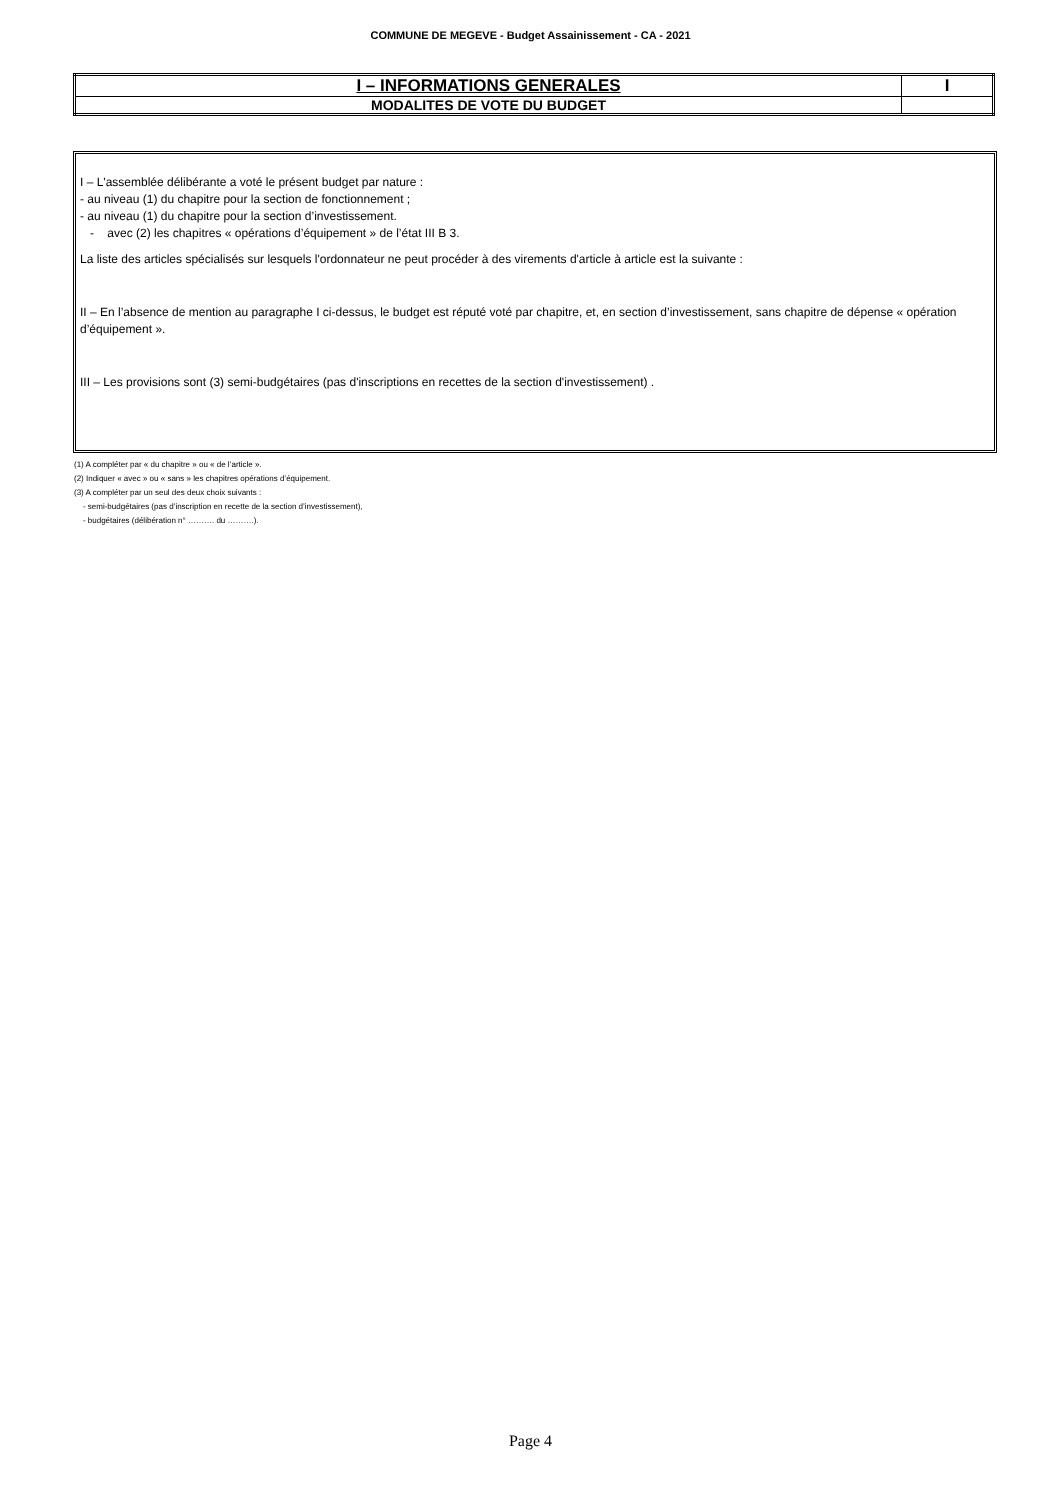COMMUNE DE MEGEVE - Budget Assainissement - CA - 2021
| I – INFORMATIONS GENERALES | I |
| MODALITES DE VOTE DU BUDGET | |
I – L'assemblée délibérante a voté le présent budget par nature :
- au niveau (1) du chapitre pour la section de fonctionnement ;
- au niveau (1) du chapitre pour la section d’investissement.
- avec (2) les chapitres « opérations d’équipement » de l’état III B 3.
La liste des articles spécialisés sur lesquels l'ordonnateur ne peut procéder à des virements d'article à article est la suivante :
II – En l’absence de mention au paragraphe I ci-dessus, le budget est réputé voté par chapitre, et, en section d’investissement, sans chapitre de dépense « opération d’équipement ».
III – Les provisions sont (3) semi-budgétaires (pas d'inscriptions en recettes de la section d'investissement) .
(1) A compléter par « du chapitre » ou « de l’article ».
(2) Indiquer « avec » ou « sans » les chapitres opérations d’équipement.
(3) A compléter par un seul des deux choix suivants :
- semi-budgétaires (pas d’inscription en recette de la section d’investissement),
- budgétaires (délibération n° ………. du ……….).
Page 4